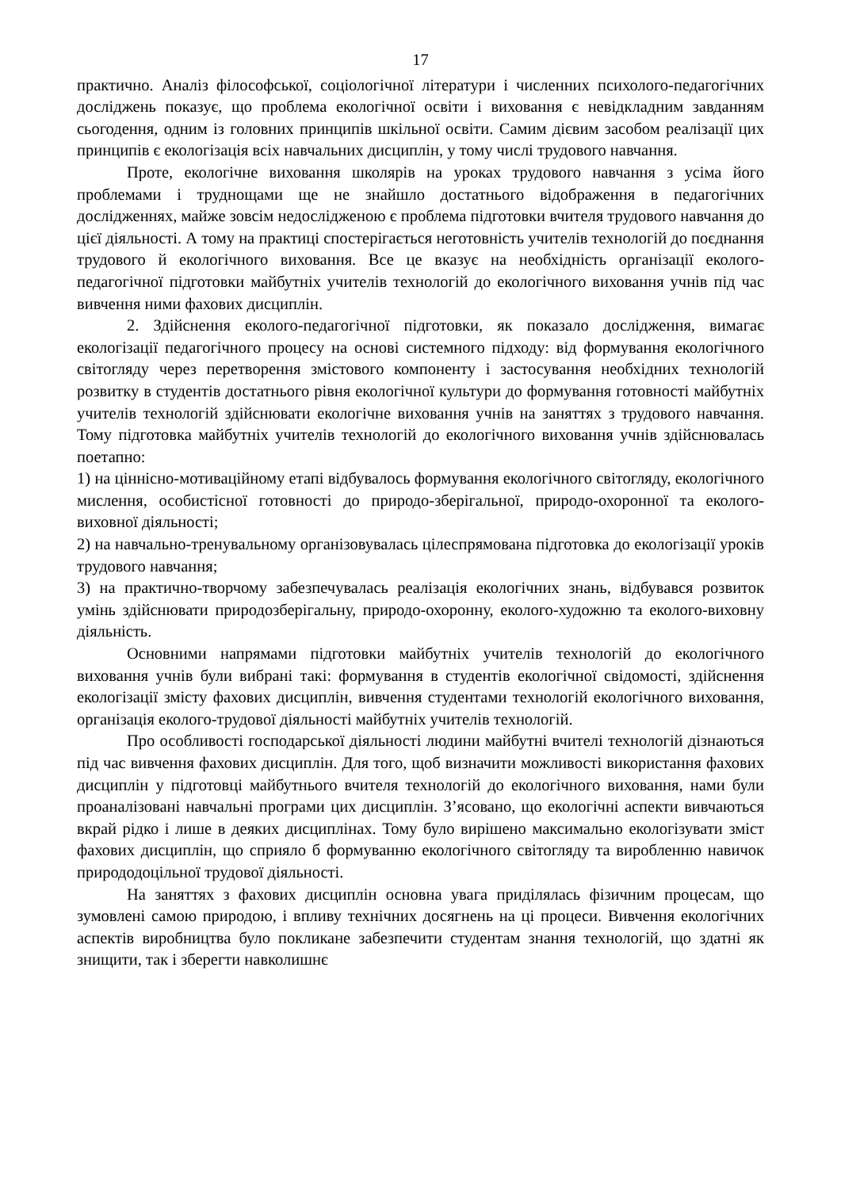17
практично. Аналіз філософської, соціологічної літератури і численних психолого-педагогічних досліджень показує, що проблема екологічної освіти і виховання є невідкладним завданням сьогодення, одним із головних принципів шкільної освіти. Самим дієвим засобом реалізації цих принципів є екологізація всіх навчальних дисциплін, у тому числі трудового навчання.
Проте, екологічне виховання школярів на уроках трудового навчання з усіма його проблемами і труднощами ще не знайшло достатнього відображення в педагогічних дослідженнях, майже зовсім недослідженою є проблема підготовки вчителя трудового навчання до цієї діяльності. А тому на практиці спостерігається неготовність учителів технологій до поєднання трудового й екологічного виховання. Все це вказує на необхідність організації еколого-педагогічної підготовки майбутніх учителів технологій до екологічного виховання учнів під час вивчення ними фахових дисциплін.
2. Здійснення еколого-педагогічної підготовки, як показало дослідження, вимагає екологізації педагогічного процесу на основі системного підходу: від формування екологічного світогляду через перетворення змістового компоненту і застосування необхідних технологій розвитку в студентів достатнього рівня екологічної культури до формування готовності майбутніх учителів технологій здійснювати екологічне виховання учнів на заняттях з трудового навчання. Тому підготовка майбутніх учителів технологій до екологічного виховання учнів здійснювалась поетапно:
1) на ціннісно-мотиваційному етапі відбувалось формування екологічного світогляду, екологічного мислення, особистісної готовності до природо-зберігальної, природо-охоронної та еколого-виховної діяльності;
2) на навчально-тренувальному організовувалась цілеспрямована підготовка до екологізації уроків трудового навчання;
3) на практично-творчому забезпечувалась реалізація екологічних знань, відбувався розвиток умінь здійснювати природозберігальну, природо-охоронну, еколого-художню та еколого-виховну діяльність.
Основними напрямами підготовки майбутніх учителів технологій до екологічного виховання учнів були вибрані такі: формування в студентів екологічної свідомості, здійснення екологізації змісту фахових дисциплін, вивчення студентами технологій екологічного виховання, організація еколого-трудової діяльності майбутніх учителів технологій.
Про особливості господарської діяльності людини майбутні вчителі технологій дізнаються під час вивчення фахових дисциплін. Для того, щоб визначити можливості використання фахових дисциплін у підготовці майбутнього вчителя технологій до екологічного виховання, нами були проаналізовані навчальні програми цих дисциплін. З’ясовано, що екологічні аспекти вивчаються вкрай рідко і лише в деяких дисциплінах. Тому було вирішено максимально екологізувати зміст фахових дисциплін, що сприяло б формуванню екологічного світогляду та виробленню навичок природодоцільної трудової діяльності.
На заняттях з фахових дисциплін основна увага приділялась фізичним процесам, що зумовлені самою природою, і впливу технічних досягнень на ці процеси. Вивчення екологічних аспектів виробництва було покликане забезпечити студентам знання технологій, що здатні як знищити, так і зберегти навколишнє